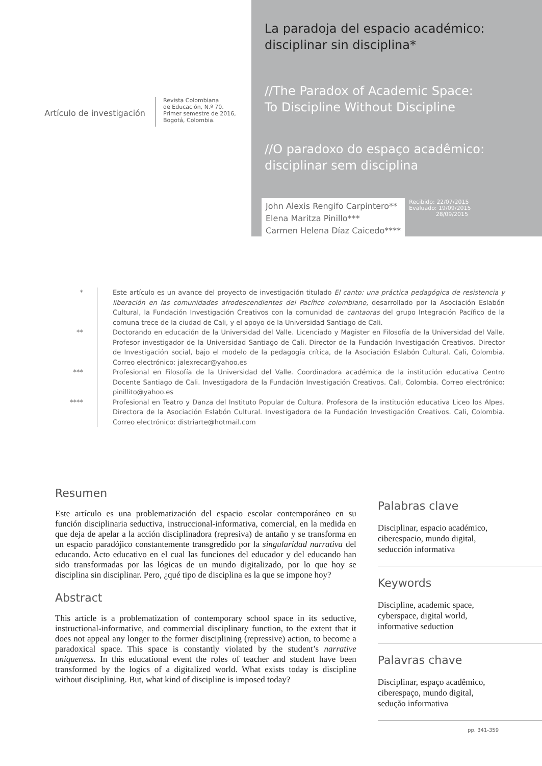Artículo de investigación
Revista Colombiana
de Educación, N.º 70.
Primer semestre de 2016,
Bogotá, Colombia.
La paradoja del espacio académico:
disciplinar sin disciplina*
//The Paradox of Academic Space:
To Discipline Without Discipline
//O paradoxo do espaço acadêmico:
disciplinar sem disciplina
John Alexis Rengifo Carpintero**
Elena Maritza Pinillo***
Carmen Helena Díaz Caicedo****
Recibido: 22/07/2015
Evaluado: 19/09/2015
28/09/2015
* Este artículo es un avance del proyecto de investigación titulado El canto: una práctica pedagógica de resistencia y liberación en las comunidades afrodescendientes del Pacífico colombiano, desarrollado por la Asociación Eslabón Cultural, la Fundación Investigación Creativos con la comunidad de cantaoras del grupo Integración Pacífico de la comuna trece de la ciudad de Cali, y el apoyo de la Universidad Santiago de Cali.
** Doctorando en educación de la Universidad del Valle. Licenciado y Magister en Filosofía de la Universidad del Valle. Profesor investigador de la Universidad Santiago de Cali. Director de la Fundación Investigación Creativos. Director de Investigación social, bajo el modelo de la pedagogía crítica, de la Asociación Eslabón Cultural. Cali, Colombia. Correo electrónico: jalexrecar@yahoo.es
*** Profesional en Filosofía de la Universidad del Valle. Coordinadora académica de la institución educativa Centro Docente Santiago de Cali. Investigadora de la Fundación Investigación Creativos. Cali, Colombia. Correo electrónico: pinillito@yahoo.es
**** Profesional en Teatro y Danza del Instituto Popular de Cultura. Profesora de la institución educativa Liceo los Alpes. Directora de la Asociación Eslabón Cultural. Investigadora de la Fundación Investigación Creativos. Cali, Colombia. Correo electrónico: distriarte@hotmail.com
Resumen
Este artículo es una problematización del espacio escolar contemporáneo en su función disciplinaria seductiva, instruccional-informativa, comercial, en la medida en que deja de apelar a la acción disciplinadora (represiva) de antaño y se transforma en un espacio paradójico constantemente transgredido por la singularidad narrativa del educando. Acto educativo en el cual las funciones del educador y del educando han sido transformadas por las lógicas de un mundo digitalizado, por lo que hoy se disciplina sin disciplinar. Pero, ¿qué tipo de disciplina es la que se impone hoy?
Abstract
This article is a problematization of contemporary school space in its seductive, instructional-informative, and commercial disciplinary function, to the extent that it does not appeal any longer to the former disciplining (repressive) action, to become a paradoxical space. This space is constantly violated by the student’s narrative uniqueness. In this educational event the roles of teacher and student have been transformed by the logics of a digitalized world. What exists today is discipline without disciplining. But, what kind of discipline is imposed today?
Palabras clave
Disciplinar, espacio académico,
ciberespacio, mundo digital,
seducción informativa
Keywords
Discipline, academic space,
cyberspace, digital world,
informative seduction
Palavras chave
Disciplinar, espaço acadêmico,
ciberespaço, mundo digital,
sedução informativa
pp. 341-359